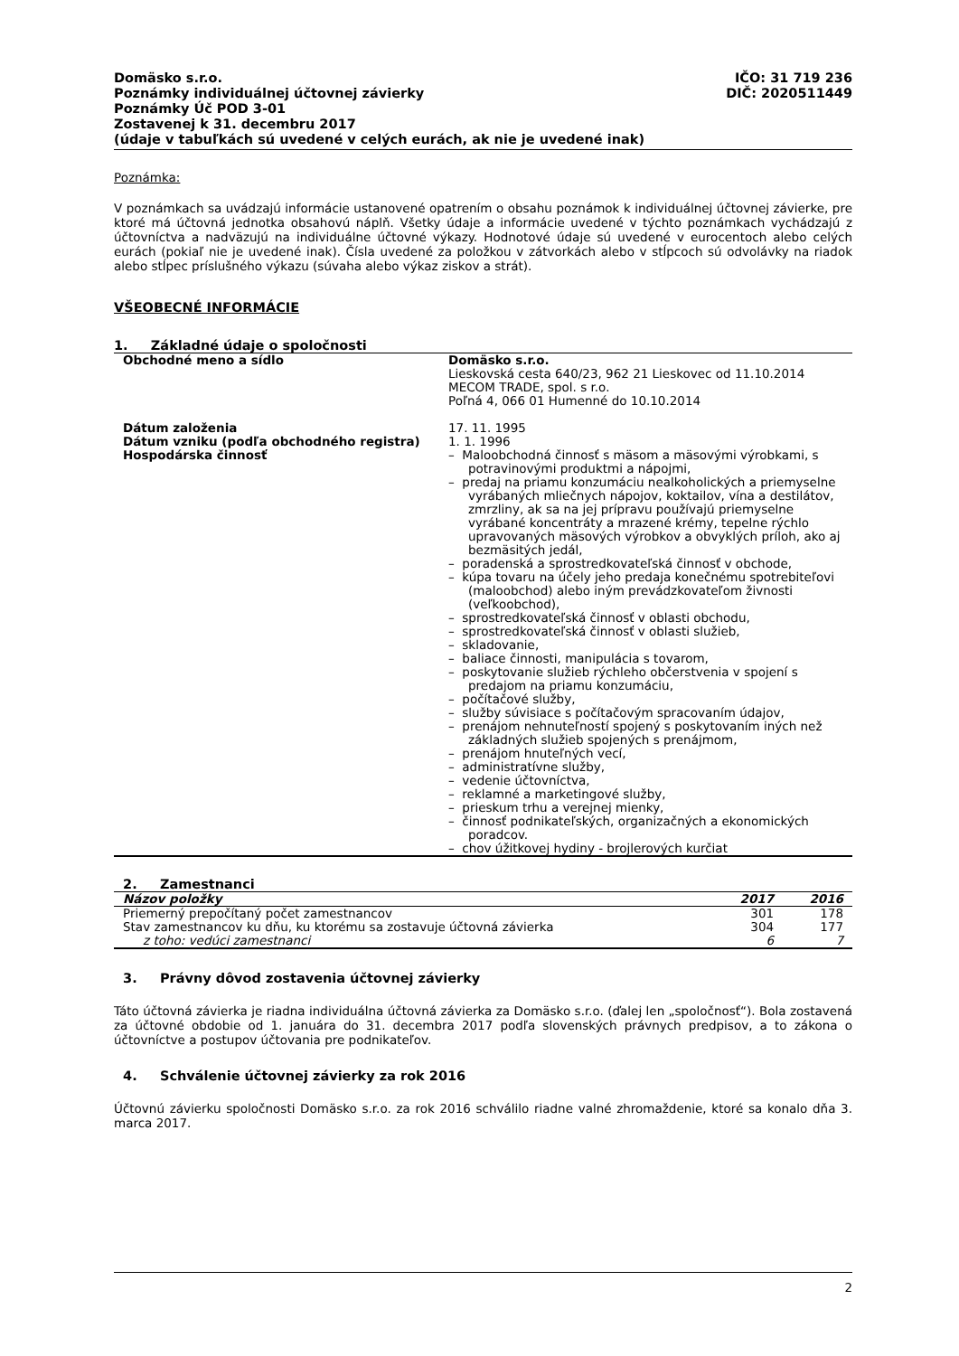Domäsko s.r.o.
Poznámky individuálnej účtovnej závierky
Poznámky Úč POD 3-01
Zostavenej k 31. decembru 2017
(údaje v tabuľkách sú uvedené v celých eurách, ak nie je uvedené inak)
IČO: 31 719 236
DIČ: 2020511449
Poznámka:
V poznámkach sa uvádzajú informácie ustanovené opatrením o obsahu poznámok k individuálnej účtovnej závierke, pre ktoré má účtovná jednotka obsahovú náplň. Všetky údaje a informácie uvedené v týchto poznámkach vychádzajú z účtovníctva a nadväzujú na individuálne účtovné výkazy. Hodnotové údaje sú uvedené v eurocentoch alebo celých eurách (pokiaľ nie je uvedené inak). Čísla uvedené za položkou v zátvorkách alebo v stĺpcoch sú odvolávky na riadok alebo stĺpec príslušného výkazu (súvaha alebo výkaz ziskov a strát).
VŠEOBECNÉ INFORMÁCIE
1. Základné údaje o spoločnosti
| Obchodné meno a sídlo | Domäsko s.r.o. Lieskovská cesta 640/23, 962 21 Lieskovec od 11.10.2014 MECOM TRADE, spol. s r.o. Poľná 4, 066 01 Humenné do 10.10.2014 |
| Dátum založenia Dátum vzniku (podľa obchodného registra) Hospodárska činnosť | 17. 11. 1995 1. 1. 1996 – Maloobchodná činnosť s mäsom a mäsovými výrobkami, s potravinovými produktmi a nápojmi, – predaj na priamu konzumáciu nealkoholických a priemyselne vyrábaných mliečnych nápojov, koktailov, vína a destilátov, zmrzliny, ak sa na jej prípravu používajú priemyselne vyrábané koncentráty a mrazené krémy, tepelne rýchlo upravovaných mäsových výrobkov a obvyklých príloh, ako aj bezmäsitých jedál, – poradenská a sprostredkovateľská činnosť v obchode, – kúpa tovaru na účely jeho predaja konečnému spotrebiteľovi (maloobchod) alebo iným prevádzkovateľom živnosti (veľkoobchod), – sprostredkovateľská činnosť v oblasti obchodu, – sprostredkovateľská činnosť v oblasti služieb, – skladovanie, – baliace činnosti, manipulácia s tovarom, – poskytovanie služieb rýchleho občerstvenia v spojení s predajom na priamu konzumáciu, – počítačové služby, – služby súvisiace s počítačovým spracovaním údajov, – prenájom nehnuteľností spojený s poskytovaním iných než základných služieb spojených s prenájmom, – prenájom hnuteľných vecí, – administratívne služby, – vedenie účtovníctva, – reklamné a marketingové služby, – prieskum trhu a verejnej mienky, – činnosť podnikateľských, organizačných a ekonomických poradcov. – chov úžitkovej hydiny - brojlerových kurčiat |
2. Zamestnanci
| Názov položky | 2017 | 2016 |
| --- | --- | --- |
| Priemerný prepočítaný počet zamestnancov | 301 | 178 |
| Stav zamestnancov ku dňu, ku ktorému sa zostavuje účtovná závierka | 304 | 177 |
| z toho: vedúci zamestnanci | 6 | 7 |
3. Právny dôvod zostavenia účtovnej závierky
Táto účtovná závierka je riadna individuálna účtovná závierka za Domäsko s.r.o. (ďalej len „spoločnosť“). Bola zostavená za účtovné obdobie od 1. januára do 31. decembra 2017 podľa slovenských právnych predpisov, a to zákona o účtovníctve a postupov účtovania pre podnikateľov.
4. Schválenie účtovnej závierky za rok 2016
Účtovnú závierku spoločnosti Domäsko s.r.o. za rok 2016 schválilo riadne valné zhromaždenie, ktoré sa konalo dňa 3. marca 2017.
2